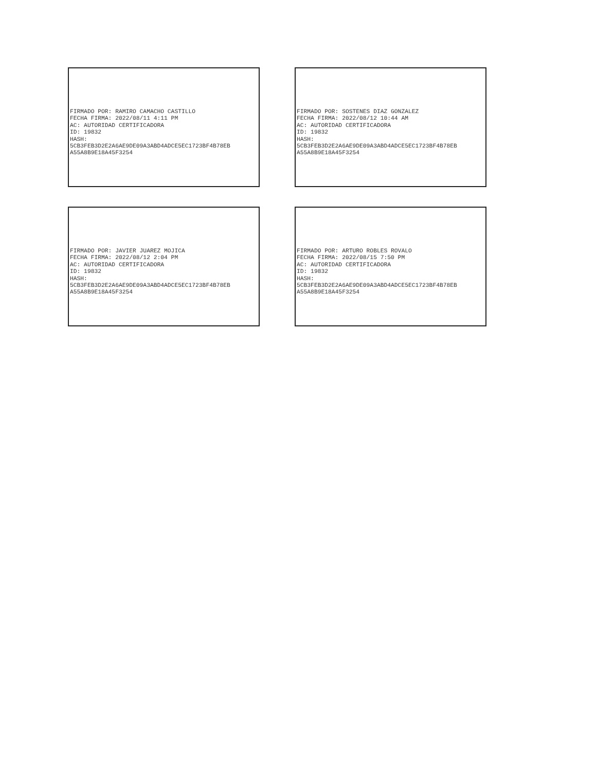FIRMADO POR: RAMIRO CAMACHO CASTILLO
FECHA FIRMA: 2022/08/11 4:11 PM
AC: AUTORIDAD CERTIFICADORA
ID: 19832
HASH:
5CB3FEB3D2E2A6AE9DE09A3ABD4ADCE5EC1723BF4B78EB
A55A8B9E18A45F3254
FIRMADO POR: SOSTENES DIAZ GONZALEZ
FECHA FIRMA: 2022/08/12 10:44 AM
AC: AUTORIDAD CERTIFICADORA
ID: 19832
HASH:
5CB3FEB3D2E2A6AE9DE09A3ABD4ADCE5EC1723BF4B78EB
A55A8B9E18A45F3254
FIRMADO POR: JAVIER JUAREZ MOJICA
FECHA FIRMA: 2022/08/12 2:04 PM
AC: AUTORIDAD CERTIFICADORA
ID: 19832
HASH:
5CB3FEB3D2E2A6AE9DE09A3ABD4ADCE5EC1723BF4B78EB
A55A8B9E18A45F3254
FIRMADO POR: ARTURO ROBLES ROVALO
FECHA FIRMA: 2022/08/15 7:50 PM
AC: AUTORIDAD CERTIFICADORA
ID: 19832
HASH:
5CB3FEB3D2E2A6AE9DE09A3ABD4ADCE5EC1723BF4B78EB
A55A8B9E18A45F3254